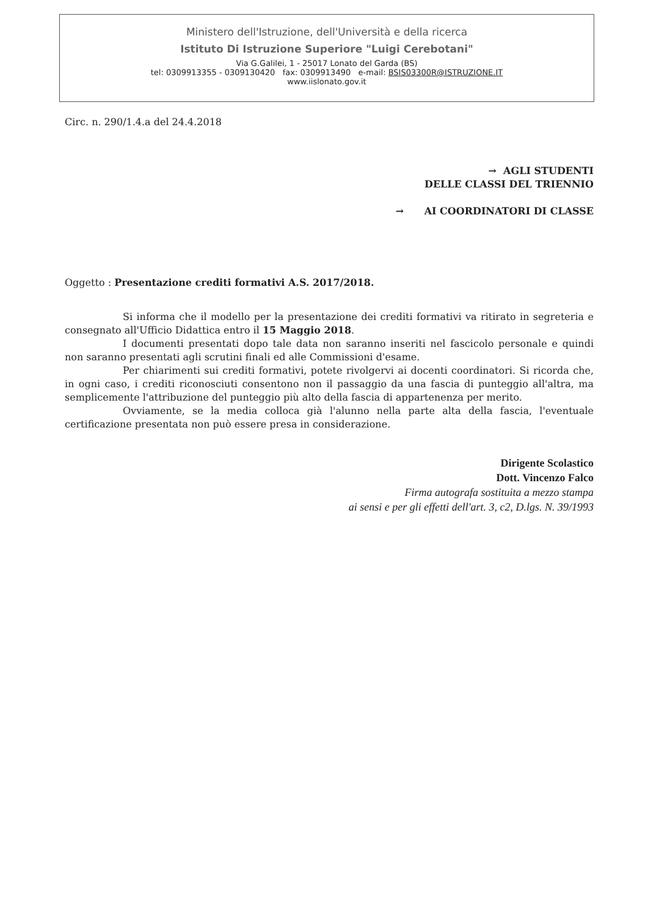Ministero dell'Istruzione, dell'Università e della ricerca
Istituto Di Istruzione Superiore "Luigi Cerebotani"
Via G.Galilei, 1 - 25017 Lonato del Garda (BS)
tel: 0309913355 - 0309130420 fax: 0309913490 e-mail: BSIS03300R@ISTRUZIONE.IT
www.iislonato.gov.it
Circ. n. 290/1.4.a del 24.4.2018
→ AGLI STUDENTI
DELLE CLASSI DEL TRIENNIO
→ AI COORDINATORI DI CLASSE
Oggetto : Presentazione crediti formativi A.S. 2017/2018.
Si informa che il modello per la presentazione dei crediti formativi va ritirato in segreteria e consegnato all'Ufficio Didattica entro il 15 Maggio 2018.
I documenti presentati dopo tale data non saranno inseriti nel fascicolo personale e quindi non saranno presentati agli scrutini finali ed alle Commissioni d'esame.
Per chiarimenti sui crediti formativi, potete rivolgervi ai docenti coordinatori. Si ricorda che, in ogni caso, i crediti riconosciuti consentono non il passaggio da una fascia di punteggio all'altra, ma semplicemente l'attribuzione del punteggio più alto della fascia di appartenenza per merito.
Ovviamente, se la media colloca già l'alunno nella parte alta della fascia, l'eventuale certificazione presentata non può essere presa in considerazione.
Dirigente Scolastico
Dott. Vincenzo Falco
Firma autografa sostituita a mezzo stampa
ai sensi e per gli effetti dell'art. 3, c2, D.lgs. N. 39/1993